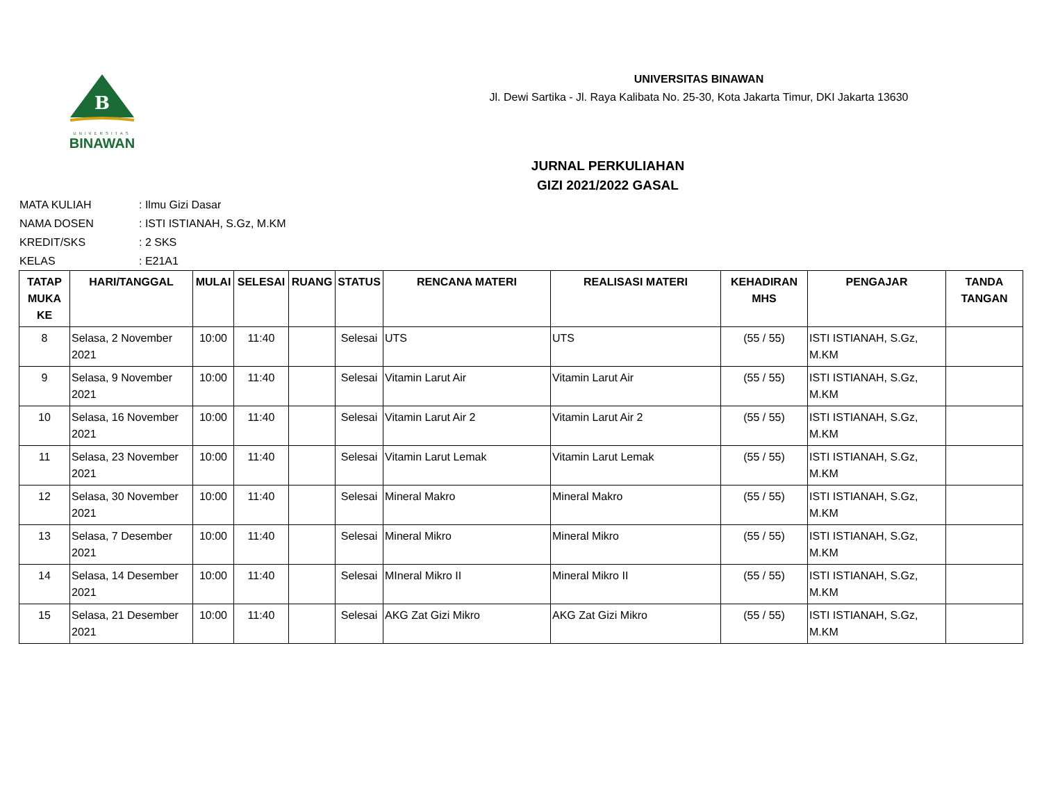B
UNIVERSITAS
BINAWAN
UNIVERSITAS BINAWAN
Jl. Dewi Sartika - Jl. Raya Kalibata No. 25-30, Kota Jakarta Timur, DKI Jakarta 13630
JURNAL PERKULIAHAN
GIZI 2021/2022 GASAL
MATA KULIAH: Ilmu Gizi Dasar
NAMA DOSEN: ISTI ISTIANAH, S.Gz, M.KM
KREDIT/SKS: 2 SKS
KELAS: E21A1
| TATAP MUKA KE | HARI/TANGGAL | MULAI | SELESAI | RUANG | STATUS | RENCANA MATERI | REALISASI MATERI | KEHADIRAN MHS | PENGAJAR | TANDA TANGAN |
| --- | --- | --- | --- | --- | --- | --- | --- | --- | --- | --- |
| 8 | Selasa, 2 November 2021 | 10:00 | 11:40 | | Selesai | UTS | UTS | (55 / 55) | ISTI ISTIANAH, S.Gz, M.KM | |
| 9 | Selasa, 9 November 2021 | 10:00 | 11:40 | | Selesai | Vitamin Larut Air | Vitamin Larut Air | (55 / 55) | ISTI ISTIANAH, S.Gz, M.KM | |
| 10 | Selasa, 16 November 2021 | 10:00 | 11:40 | | Selesai | Vitamin Larut Air 2 | Vitamin Larut Air 2 | (55 / 55) | ISTI ISTIANAH, S.Gz, M.KM | |
| 11 | Selasa, 23 November 2021 | 10:00 | 11:40 | | Selesai | Vitamin Larut Lemak | Vitamin Larut Lemak | (55 / 55) | ISTI ISTIANAH, S.Gz, M.KM | |
| 12 | Selasa, 30 November 2021 | 10:00 | 11:40 | | Selesai | Mineral Makro | Mineral Makro | (55 / 55) | ISTI ISTIANAH, S.Gz, M.KM | |
| 13 | Selasa, 7 Desember 2021 | 10:00 | 11:40 | | Selesai | Mineral Mikro | Mineral Mikro | (55 / 55) | ISTI ISTIANAH, S.Gz, M.KM | |
| 14 | Selasa, 14 Desember 2021 | 10:00 | 11:40 | | Selesai | MIneral Mikro II | Mineral Mikro II | (55 / 55) | ISTI ISTIANAH, S.Gz, M.KM | |
| 15 | Selasa, 21 Desember 2021 | 10:00 | 11:40 | | Selesai | AKG Zat Gizi Mikro | AKG Zat Gizi Mikro | (55 / 55) | ISTI ISTIANAH, S.Gz, M.KM | |